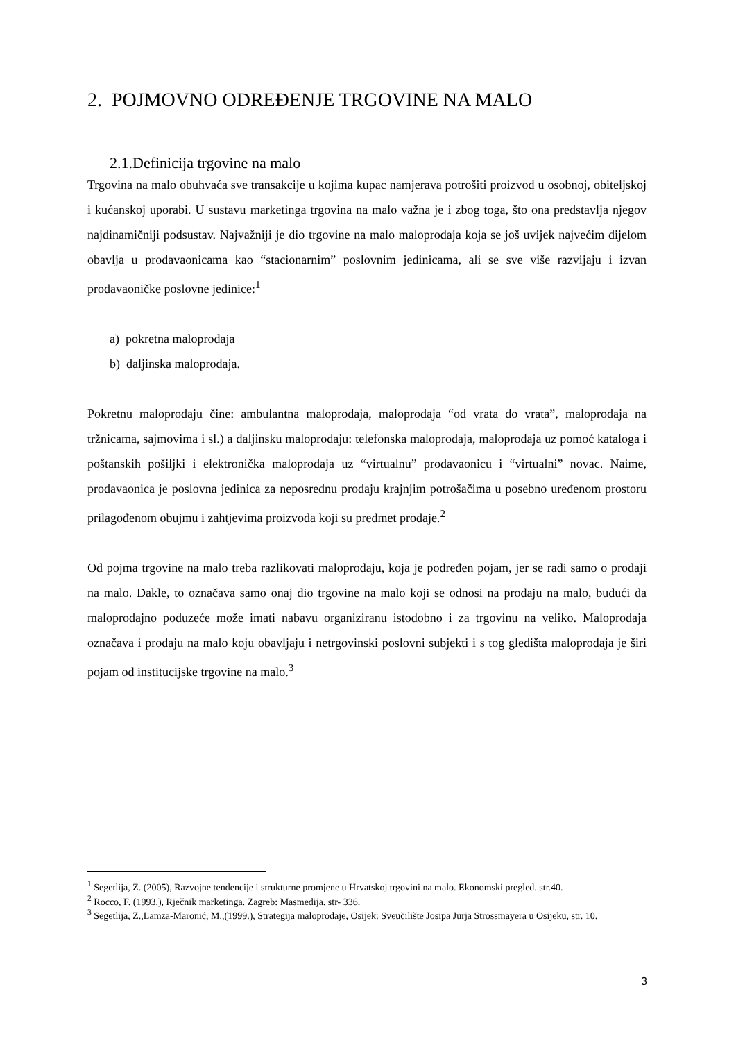2. POJMOVNO ODREĐENJE TRGOVINE NA MALO
2.1.Definicija trgovine na malo
Trgovina na malo obuhvaća sve transakcije u kojima kupac namjerava potrošiti proizvod u osobnoj, obiteljskoj i kućanskoj uporabi. U sustavu marketinga trgovina na malo važna je i zbog toga, što ona predstavlja njegov najdinamičniji podsustav. Najvažniji je dio trgovine na malo maloprodaja koja se još uvijek najvećim dijelom obavlja u prodavaonicama kao “stacionarnim” poslovnim jedinicama, ali se sve više razvijaju i izvan prodavaoničke poslovne jedinice:<sup>1</sup>
a) pokretna maloprodaja
b) daljinska maloprodaja.
Pokretnu maloprodaju čine: ambulantna maloprodaja, maloprodaja “od vrata do vrata”, maloprodaja na tržnicama, sajmovima i sl.) a daljinsku maloprodaju: telefonska maloprodaja, maloprodaja uz pomoć kataloga i poštanskih pošiljki i elektronička maloprodaja uz “virtualnu” prodavaonicu i “virtualni” novac. Naime, prodavaonica je poslovna jedinica za neposrednu prodaju krajnjim potrošačima u posebno uređenom prostoru prilagođenom obujmu i zahtjevima proizvoda koji su predmet prodaje.<sup>2</sup>
Od pojma trgovine na malo treba razlikovati maloprodaju, koja je podređen pojam, jer se radi samo o prodaji na malo. Dakle, to označava samo onaj dio trgovine na malo koji se odnosi na prodaju na malo, budući da maloprodajno poduzeće može imati nabavu organiziranu istodobno i za trgovinu na veliko. Maloprodaja označava i prodaju na malo koju obavljaju i netrgovinski poslovni subjekti i s tog gledišta maloprodaja je širi pojam od institucijske trgovine na malo.<sup>3</sup>
<sup>1</sup> Segetlija, Z. (2005), Razvojne tendencije i strukturne promjene u Hrvatskoj trgovini na malo. Ekonomski pregled. str.40.
<sup>2</sup> Rocco, F. (1993.), Rječnik marketinga. Zagreb: Masmedija. str- 336.
<sup>3</sup> Segetlija, Z.,Lamza-Maronić, M.,(1999.), Strategija maloprodaje, Osijek: Sveučilište Josipa Jurja Strossmayera u Osijeku, str. 10.
3